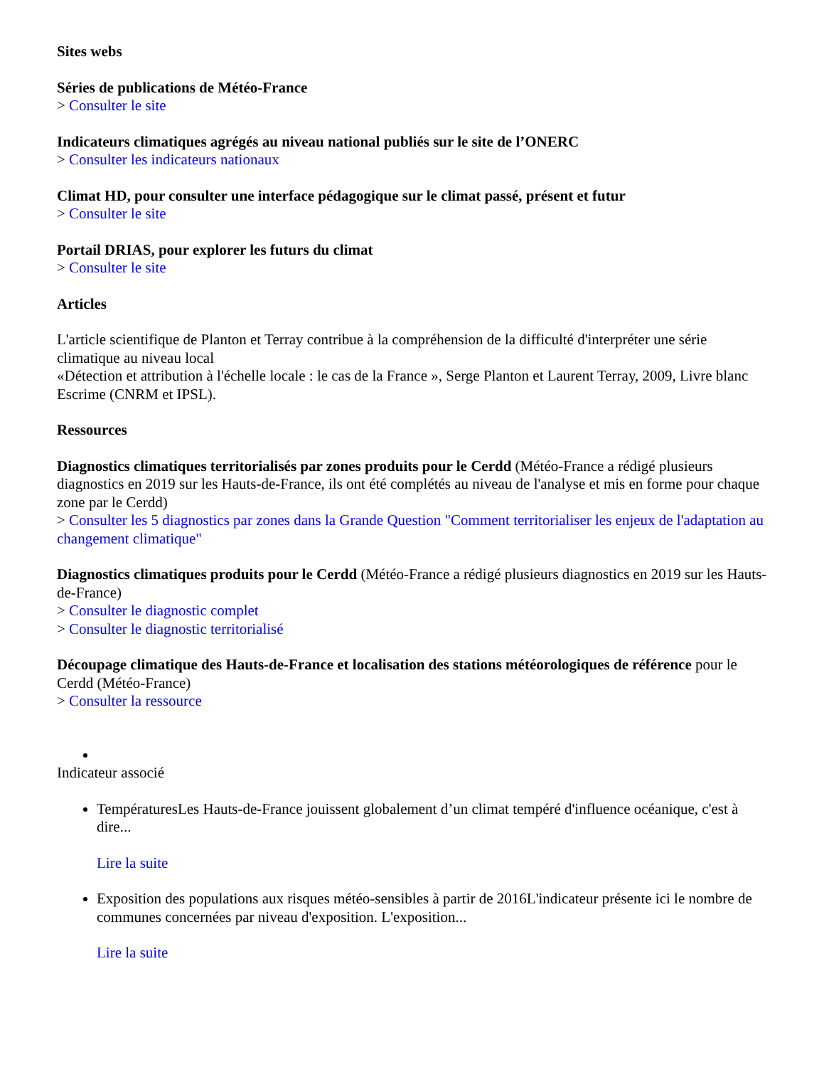Sites webs
Séries de publications de Météo-France
> Consulter le site
Indicateurs climatiques agrégés au niveau national publiés sur le site de l’ONERC
> Consulter les indicateurs nationaux
Climat HD, pour consulter une interface pédagogique sur le climat passé, présent et futur
> Consulter le site
Portail DRIAS, pour explorer les futurs du climat
> Consulter le site
Articles
L'article scientifique de Planton et Terray contribue à la compréhension de la difficulté d'interpréter une série climatique au niveau local
«Détection et attribution à l'échelle locale : le cas de la France », Serge Planton et Laurent Terray, 2009, Livre blanc Escrime (CNRM et IPSL).
Ressources
Diagnostics climatiques territorialisés par zones produits pour le Cerdd (Météo-France a rédigé plusieurs diagnostics en 2019 sur les Hauts-de-France, ils ont été complétés au niveau de l'analyse et mis en forme pour chaque zone par le Cerdd)
> Consulter les 5 diagnostics par zones dans la Grande Question "Comment territorialiser les enjeux de l'adaptation au changement climatique"
Diagnostics climatiques produits pour le Cerdd (Météo-France a rédigé plusieurs diagnostics en 2019 sur les Hauts-de-France)
> Consulter le diagnostic complet
> Consulter le diagnostic territorialisé
Découpage climatique des Hauts-de-France et localisation des stations météorologiques de référence pour le Cerdd (Météo-France)
> Consulter la ressource
Indicateur associé
TempératuresLes Hauts-de-France jouissent globalement d’un climat tempéré d'influence océanique, c'est à dire...
Lire la suite
Exposition des populations aux risques météo-sensibles à partir de 2016L'indicateur présente ici le nombre de communes concernées par niveau d'exposition. L'exposition...
Lire la suite